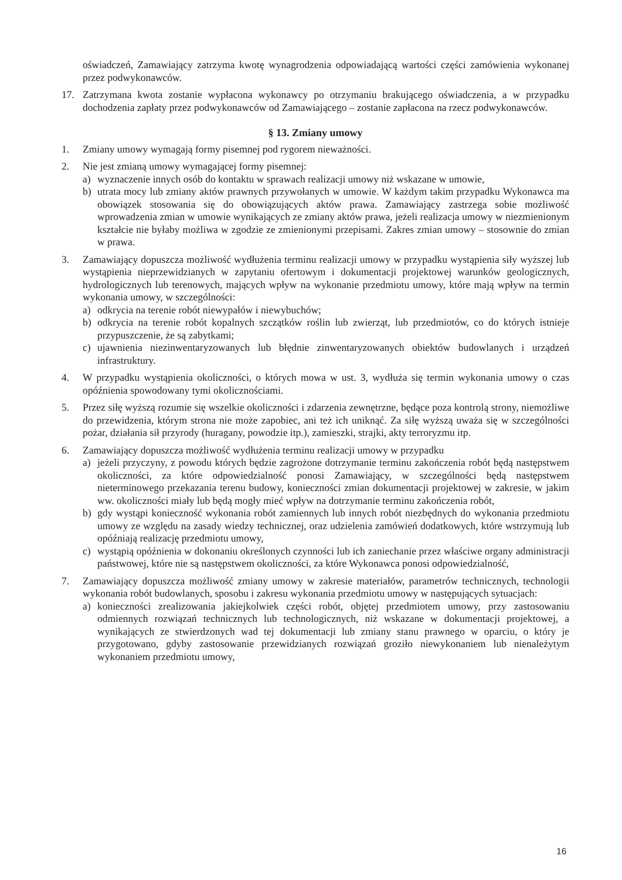oświadczeń, Zamawiający zatrzyma kwotę wynagrodzenia odpowiadającą wartości części zamówienia wykonanej przez podwykonawców.
17. Zatrzymana kwota zostanie wypłacona wykonawcy po otrzymaniu brakującego oświadczenia, a w przypadku dochodzenia zapłaty przez podwykonawców od Zamawiającego – zostanie zapłacona na rzecz podwykonawców.
§ 13. Zmiany umowy
1. Zmiany umowy wymagają formy pisemnej pod rygorem nieważności.
2. Nie jest zmianą umowy wymagającej formy pisemnej:
a) wyznaczenie innych osób do kontaktu w sprawach realizacji umowy niż wskazane w umowie,
b) utrata mocy lub zmiany aktów prawnych przywołanych w umowie. W każdym takim przypadku Wykonawca ma obowiązek stosowania się do obowiązujących aktów prawa. Zamawiający zastrzega sobie możliwość wprowadzenia zmian w umowie wynikających ze zmiany aktów prawa, jeżeli realizacja umowy w niezmienionym kształcie nie byłaby możliwa w zgodzie ze zmienionymi przepisami. Zakres zmian umowy – stosownie do zmian w prawa.
3. Zamawiający dopuszcza możliwość wydłużenia terminu realizacji umowy w przypadku wystąpienia siły wyższej lub wystąpienia nieprzewidzianych w zapytaniu ofertowym i dokumentacji projektowej warunków geologicznych, hydrologicznych lub terenowych, mających wpływ na wykonanie przedmiotu umowy, które mają wpływ na termin wykonania umowy, w szczególności:
a) odkrycia na terenie robót niewypałów i niewybuchów;
b) odkrycia na terenie robót kopalnych szczątków roślin lub zwierząt, lub przedmiotów, co do których istnieje przypuszczenie, że są zabytkami;
c) ujawnienia niezinwentaryzowanych lub błędnie zinwentaryzowanych obiektów budowlanych i urządzeń infrastruktury.
4. W przypadku wystąpienia okoliczności, o których mowa w ust. 3, wydłuża się termin wykonania umowy o czas opóźnienia spowodowany tymi okolicznościami.
5. Przez siłę wyższą rozumie się wszelkie okoliczności i zdarzenia zewnętrzne, będące poza kontrolą strony, niemożliwe do przewidzenia, którym strona nie może zapobiec, ani też ich uniknąć. Za siłę wyższą uważa się w szczególności pożar, działania sił przyrody (huragany, powodzie itp.), zamieszki, strajki, akty terroryzmu itp.
6. Zamawiający dopuszcza możliwość wydłużenia terminu realizacji umowy w przypadku
a) jeżeli przyczyny, z powodu których będzie zagrożone dotrzymanie terminu zakończenia robót będą następstwem okoliczności, za które odpowiedzialność ponosi Zamawiający, w szczególności będą następstwem nieterminowego przekazania terenu budowy, konieczności zmian dokumentacji projektowej w zakresie, w jakim ww. okoliczności miały lub będą mogły mieć wpływ na dotrzymanie terminu zakończenia robót,
b) gdy wystąpi konieczność wykonania robót zamiennych lub innych robót niezbędnych do wykonania przedmiotu umowy ze względu na zasady wiedzy technicznej, oraz udzielenia zamówień dodatkowych, które wstrzymują lub opóźniają realizację przedmiotu umowy,
c) wystąpią opóźnienia w dokonaniu określonych czynności lub ich zaniechanie przez właściwe organy administracji państwowej, które nie są następstwem okoliczności, za które Wykonawca ponosi odpowiedzialność,
7. Zamawiający dopuszcza możliwość zmiany umowy w zakresie materiałów, parametrów technicznych, technologii wykonania robót budowlanych, sposobu i zakresu wykonania przedmiotu umowy w następujących sytuacjach:
a) konieczności zrealizowania jakiejkolwiek części robót, objętej przedmiotem umowy, przy zastosowaniu odmiennych rozwiązań technicznych lub technologicznych, niż wskazane w dokumentacji projektowej, a wynikających ze stwierdzonych wad tej dokumentacji lub zmiany stanu prawnego w oparciu, o który je przygotowano, gdyby zastosowanie przewidzianych rozwiązań groziło niewykonaniem lub nienależytym wykonaniem przedmiotu umowy,
16